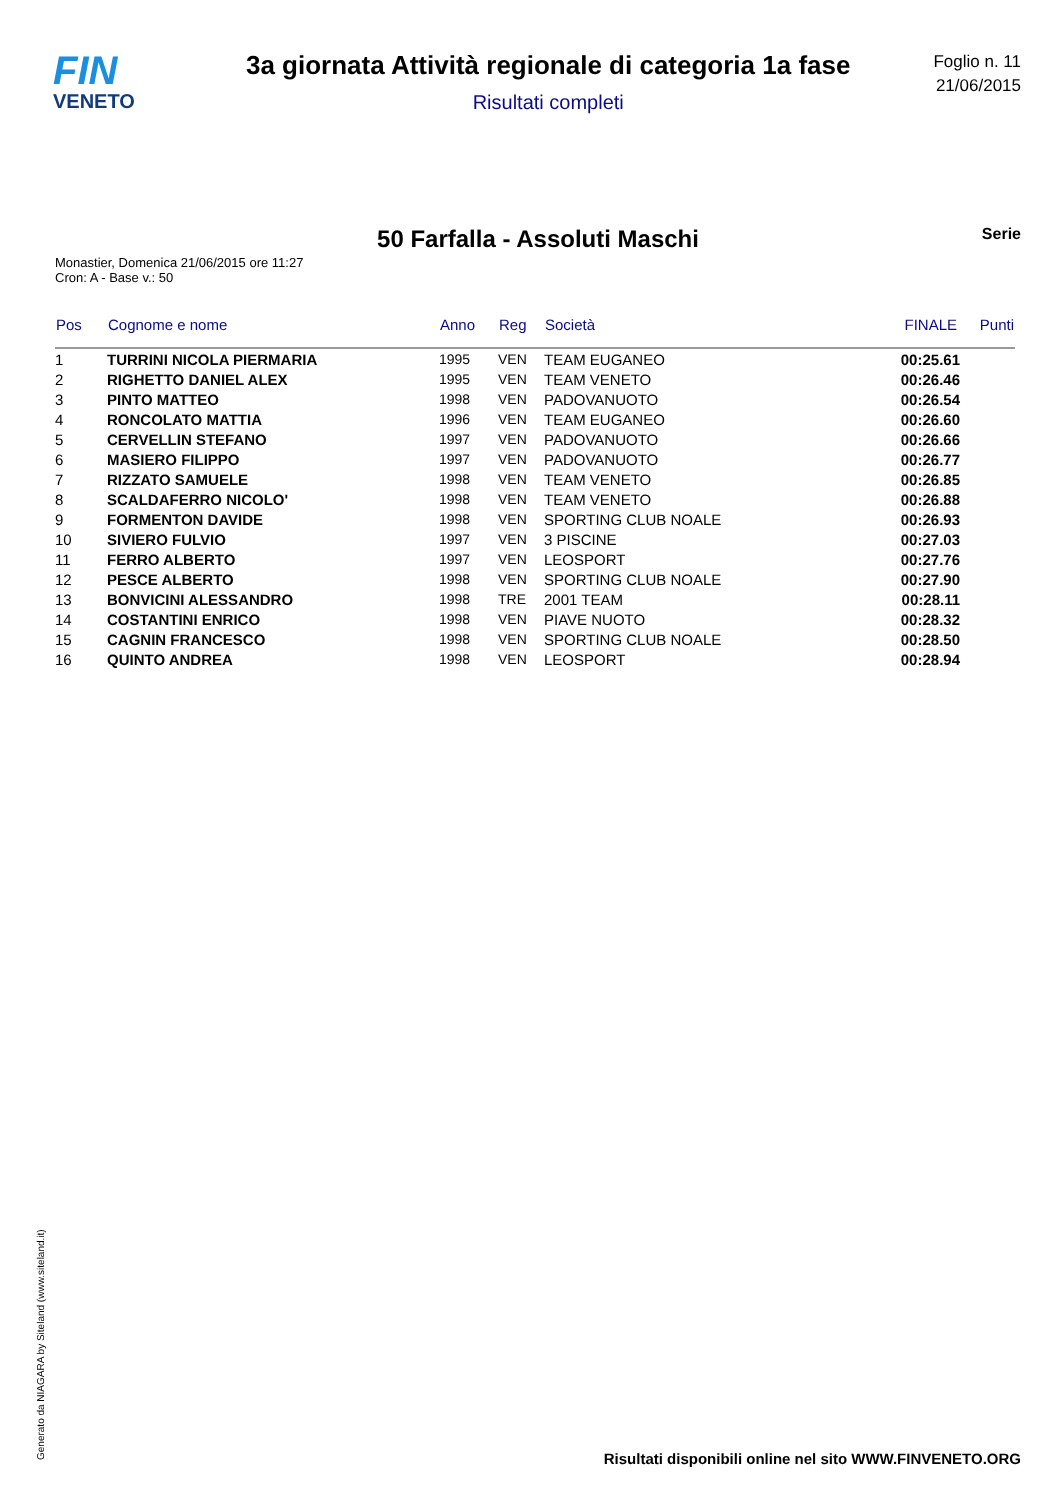FIN
VENETO
3a giornata Attività regionale di categoria 1a fase
Risultati completi
Foglio n. 11
21/06/2015
50 Farfalla - Assoluti Maschi
Serie
Monastier, Domenica 21/06/2015 ore 11:27
Cron: A - Base v.: 50
| Pos | Cognome e nome | Anno | Reg | Società | FINALE | Punti |
| --- | --- | --- | --- | --- | --- | --- |
| 1 | TURRINI NICOLA PIERMARIA | 1995 | VEN | TEAM EUGANEO | 00:25.61 | |
| 2 | RIGHETTO DANIEL ALEX | 1995 | VEN | TEAM VENETO | 00:26.46 | |
| 3 | PINTO MATTEO | 1998 | VEN | PADOVANUOTO | 00:26.54 | |
| 4 | RONCOLATO MATTIA | 1996 | VEN | TEAM EUGANEO | 00:26.60 | |
| 5 | CERVELLIN STEFANO | 1997 | VEN | PADOVANUOTO | 00:26.66 | |
| 6 | MASIERO FILIPPO | 1997 | VEN | PADOVANUOTO | 00:26.77 | |
| 7 | RIZZATO SAMUELE | 1998 | VEN | TEAM VENETO | 00:26.85 | |
| 8 | SCALDAFERRO NICOLO' | 1998 | VEN | TEAM VENETO | 00:26.88 | |
| 9 | FORMENTON DAVIDE | 1998 | VEN | SPORTING CLUB NOALE | 00:26.93 | |
| 10 | SIVIERO FULVIO | 1997 | VEN | 3 PISCINE | 00:27.03 | |
| 11 | FERRO ALBERTO | 1997 | VEN | LEOSPORT | 00:27.76 | |
| 12 | PESCE ALBERTO | 1998 | VEN | SPORTING CLUB NOALE | 00:27.90 | |
| 13 | BONVICINI ALESSANDRO | 1998 | TRE | 2001 TEAM | 00:28.11 | |
| 14 | COSTANTINI ENRICO | 1998 | VEN | PIAVE NUOTO | 00:28.32 | |
| 15 | CAGNIN FRANCESCO | 1998 | VEN | SPORTING CLUB NOALE | 00:28.50 | |
| 16 | QUINTO ANDREA | 1998 | VEN | LEOSPORT | 00:28.94 | |
Generato da NIAGARA by Siteland (www.siteland.it)
Risultati disponibili online nel sito WWW.FINVENETO.ORG